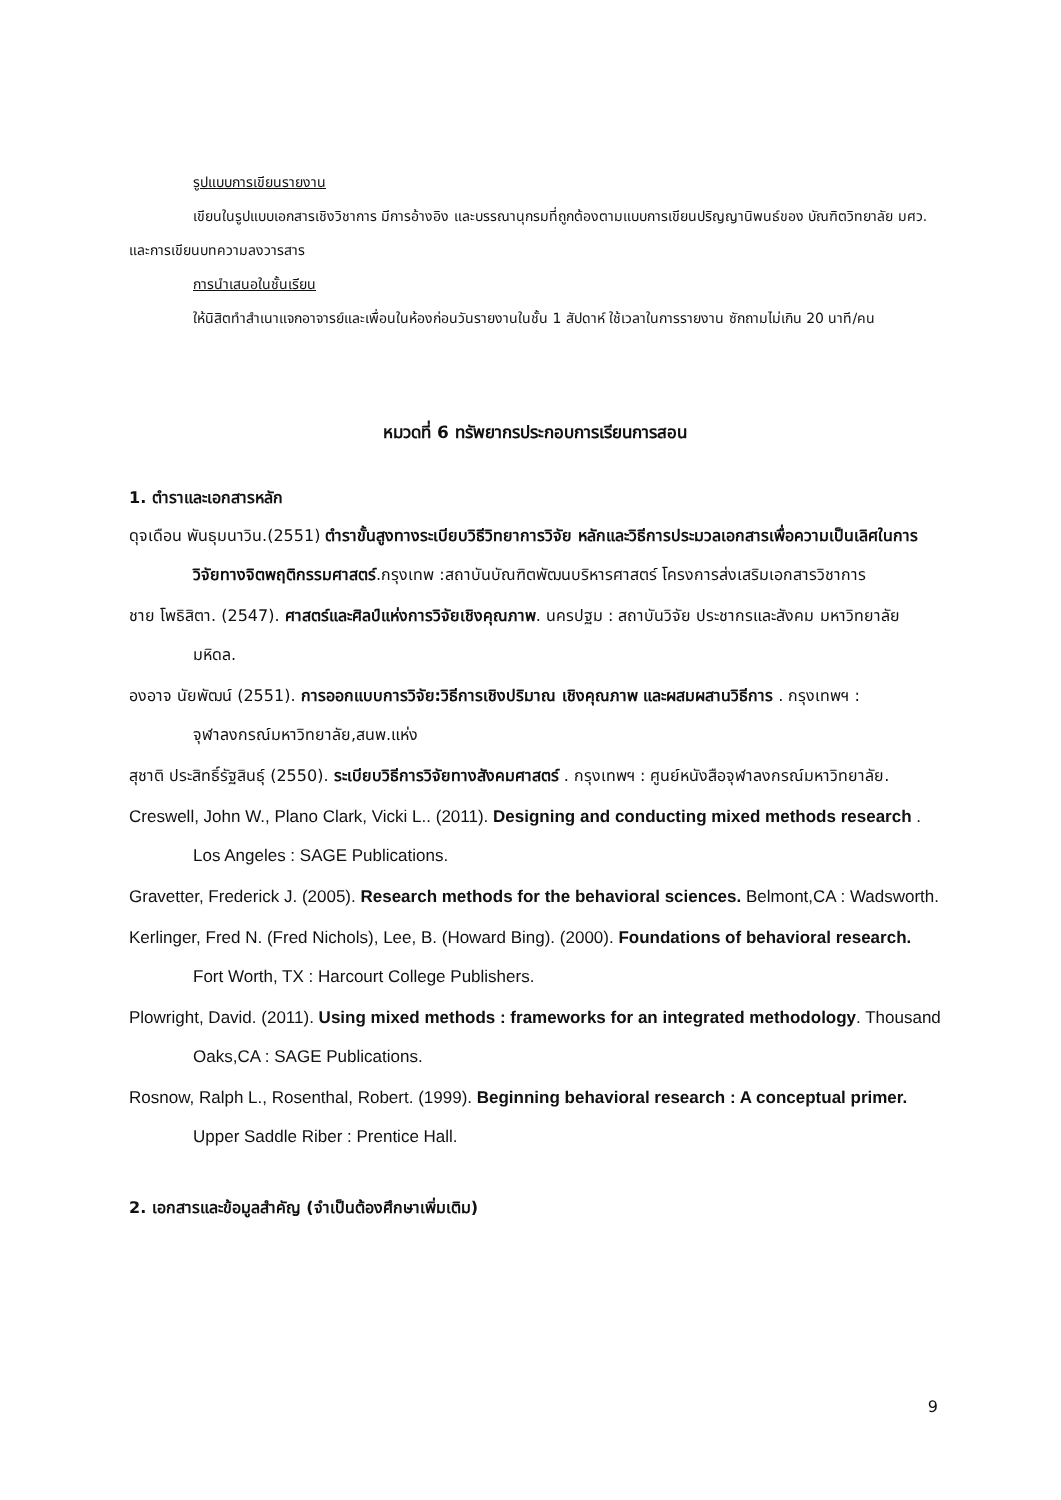รูปแบบการเขียนรายงาน
เขียนในรูปแบบเอกสารเชิงวิชาการ มีการอ้างอิง และบรรณานุกรมที่ถูกต้องตามแบบการเขียนปริญญานิพนธ์ของ บัณฑิตวิทยาลัย มศว. และการเขียนบทความลงวารสาร
การนำเสนอในชั้นเรียน
ให้นิสิตทำสำเนาแจกอาจารย์และเพื่อนในห้องก่อนวันรายงานในชั้น 1 สัปดาห์ ใช้เวลาในการรายงาน ซักถามไม่เกิน 20 นาที/คน
หมวดที่ 6 ทรัพยากรประกอบการเรียนการสอน
1. ตำราและเอกสารหลัก
ดุจเดือน พันธุมนาวิน.(2551) ตำราขั้นสูงทางระเบียบวิธีวิทยาการวิจัย หลักและวิธีการประมวลเอกสารเพื่อความเป็นเลิศในการวิจัยทางจิตพฤติกรรมศาสตร์.กรุงเทพ :สถาบันบัณฑิตพัฒนบริหารศาสตร์ โครงการส่งเสริมเอกสารวิชาการ
ชาย โพธิสิตา. (2547). ศาสตร์และศิลป์แห่งการวิจัยเชิงคุณภาพ. นครปฐม : สถาบันวิจัย ประชากรและสังคม มหาวิทยาลัยมหิดล.
องอาจ นัยพัฒน์ (2551). การออกแบบการวิจัย:วิธีการเชิงปริมาณ เชิงคุณภาพ และผสมผสานวิธีการ . กรุงเทพฯ : จุฬาลงกรณ์มหาวิทยาลัย,สนพ.แห่ง
สุชาติ ประสิทธิ์รัฐสินธุ์ (2550). ระเบียบวิธีการวิจัยทางสังคมศาสตร์ . กรุงเทพฯ : ศูนย์หนังสือจุฬาลงกรณ์มหาวิทยาลัย.
Creswell, John W., Plano Clark, Vicki L.. (2011). Designing and conducting mixed methods research . Los Angeles : SAGE Publications.
Gravetter, Frederick J. (2005). Research methods for the behavioral sciences. Belmont,CA : Wadsworth.
Kerlinger, Fred N. (Fred Nichols), Lee, B. (Howard Bing). (2000). Foundations of behavioral research. Fort Worth, TX : Harcourt College Publishers.
Plowright, David. (2011). Using mixed methods : frameworks for an integrated methodology. Thousand Oaks,CA : SAGE Publications.
Rosnow, Ralph L., Rosenthal, Robert. (1999). Beginning behavioral research : A conceptual primer. Upper Saddle Riber : Prentice Hall.
2. เอกสารและข้อมูลสำคัญ (จำเป็นต้องศึกษาเพิ่มเติม)
9